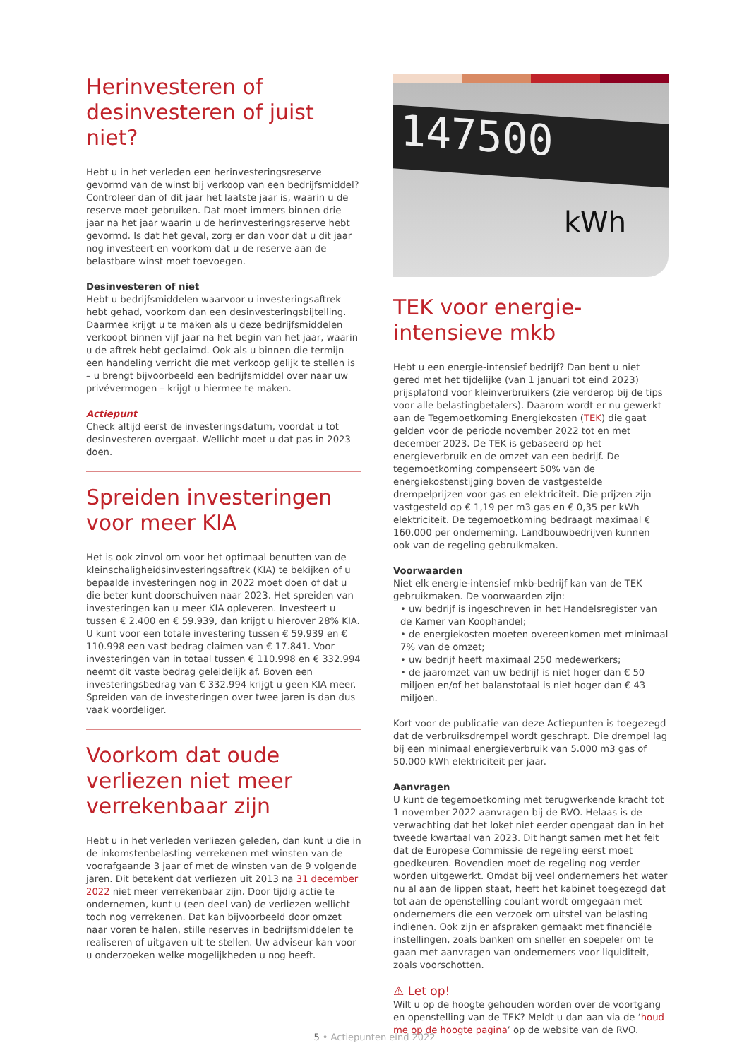Herinvesteren of desinvesteren of juist niet?
Hebt u in het verleden een herinvesteringsreserve gevormd van de winst bij verkoop van een bedrijfsmiddel? Controleer dan of dit jaar het laatste jaar is, waarin u de reserve moet gebruiken. Dat moet immers binnen drie jaar na het jaar waarin u de herinvesteringsreserve hebt gevormd. Is dat het geval, zorg er dan voor dat u dit jaar nog investeert en voorkom dat u de reserve aan de belastbare winst moet toevoegen.
Desinvesteren of niet
Hebt u bedrijfsmiddelen waarvoor u investeringsaftrek hebt gehad, voorkom dan een desinvesteringsbijtelling. Daarmee krijgt u te maken als u deze bedrijfsmiddelen verkoopt binnen vijf jaar na het begin van het jaar, waarin u de aftrek hebt geclaimd. Ook als u binnen die termijn een handeling verricht die met verkoop gelijk te stellen is – u brengt bijvoorbeeld een bedrijfsmiddel over naar uw privévermogen – krijgt u hiermee te maken.
Actiepunt
Check altijd eerst de investeringsdatum, voordat u tot desinvesteren overgaat. Wellicht moet u dat pas in 2023 doen.
Spreiden investeringen voor meer KIA
Het is ook zinvol om voor het optimaal benutten van de kleinschaligheidsinvesteringsaftrek (KIA) te bekijken of u bepaalde investeringen nog in 2022 moet doen of dat u die beter kunt doorschuiven naar 2023. Het spreiden van investeringen kan u meer KIA opleveren. Investeert u tussen € 2.400 en € 59.939, dan krijgt u hierover 28% KIA. U kunt voor een totale investering tussen € 59.939 en € 110.998 een vast bedrag claimen van € 17.841. Voor investeringen van in totaal tussen € 110.998 en € 332.994 neemt dit vaste bedrag geleidelijk af. Boven een investeringsbedrag van € 332.994 krijgt u geen KIA meer. Spreiden van de investeringen over twee jaren is dan dus vaak voordeliger.
Voorkom dat oude verliezen niet meer verrekenbaar zijn
Hebt u in het verleden verliezen geleden, dan kunt u die in de inkomstenbelasting verrekenen met winsten van de voorafgaande 3 jaar of met de winsten van de 9 volgende jaren. Dit betekent dat verliezen uit 2013 na 31 december 2022 niet meer verrekenbaar zijn. Door tijdig actie te ondernemen, kunt u (een deel van) de verliezen wellicht toch nog verrekenen. Dat kan bijvoorbeeld door omzet naar voren te halen, stille reserves in bedrijfsmiddelen te realiseren of uitgaven uit te stellen. Uw adviseur kan voor u onderzoeken welke mogelijkheden u nog heeft.
147500
kWh
TEK voor energie-intensieve mkb
Hebt u een energie-intensief bedrijf? Dan bent u niet gered met het tijdelijke (van 1 januari tot eind 2023) prijsplafond voor kleinverbruikers (zie verderop bij de tips voor alle belastingbetalers). Daarom wordt er nu gewerkt aan de Tegemoetkoming Energiekosten (TEK) die gaat gelden voor de periode november 2022 tot en met december 2023. De TEK is gebaseerd op het energieverbruik en de omzet van een bedrijf. De tegemoetkoming compenseert 50% van de energiekostenstijging boven de vastgestelde drempelprijzen voor gas en elektriciteit. Die prijzen zijn vastgesteld op € 1,19 per m3 gas en € 0,35 per kWh elektriciteit. De tegemoetkoming bedraagt maximaal € 160.000 per onderneming. Landbouwbedrijven kunnen ook van de regeling gebruikmaken.
Voorwaarden
Niet elk energie-intensief mkb-bedrijf kan van de TEK gebruikmaken. De voorwaarden zijn:
• uw bedrijf is ingeschreven in het Handelsregister van de Kamer van Koophandel;
• de energiekosten moeten overeenkomen met minimaal 7% van de omzet;
• uw bedrijf heeft maximaal 250 medewerkers;
• de jaaromzet van uw bedrijf is niet hoger dan € 50 miljoen en/of het balanstotaal is niet hoger dan € 43 miljoen.
Kort voor de publicatie van deze Actiepunten is toegezegd dat de verbruiksdrempel wordt geschrapt. Die drempel lag bij een minimaal energieverbruik van 5.000 m3 gas of 50.000 kWh elektriciteit per jaar.
Aanvragen
U kunt de tegemoetkoming met terugwerkende kracht tot 1 november 2022 aanvragen bij de RVO. Helaas is de verwachting dat het loket niet eerder opengaat dan in het tweede kwartaal van 2023. Dit hangt samen met het feit dat de Europese Commissie de regeling eerst moet goedkeuren. Bovendien moet de regeling nog verder worden uitgewerkt. Omdat bij veel ondernemers het water nu al aan de lippen staat, heeft het kabinet toegezegd dat tot aan de openstelling coulant wordt omgegaan met ondernemers die een verzoek om uitstel van belasting indienen. Ook zijn er afspraken gemaakt met financiële instellingen, zoals banken om sneller en soepeler om te gaan met aanvragen van ondernemers voor liquiditeit, zoals voorschotten.
⚠ Let op!
Wilt u op de hoogte gehouden worden over de voortgang en openstelling van de TEK? Meldt u dan aan via de ‘houd me op de hoogte pagina’ op de website van de RVO.
5 • Actiepunten eind 2022